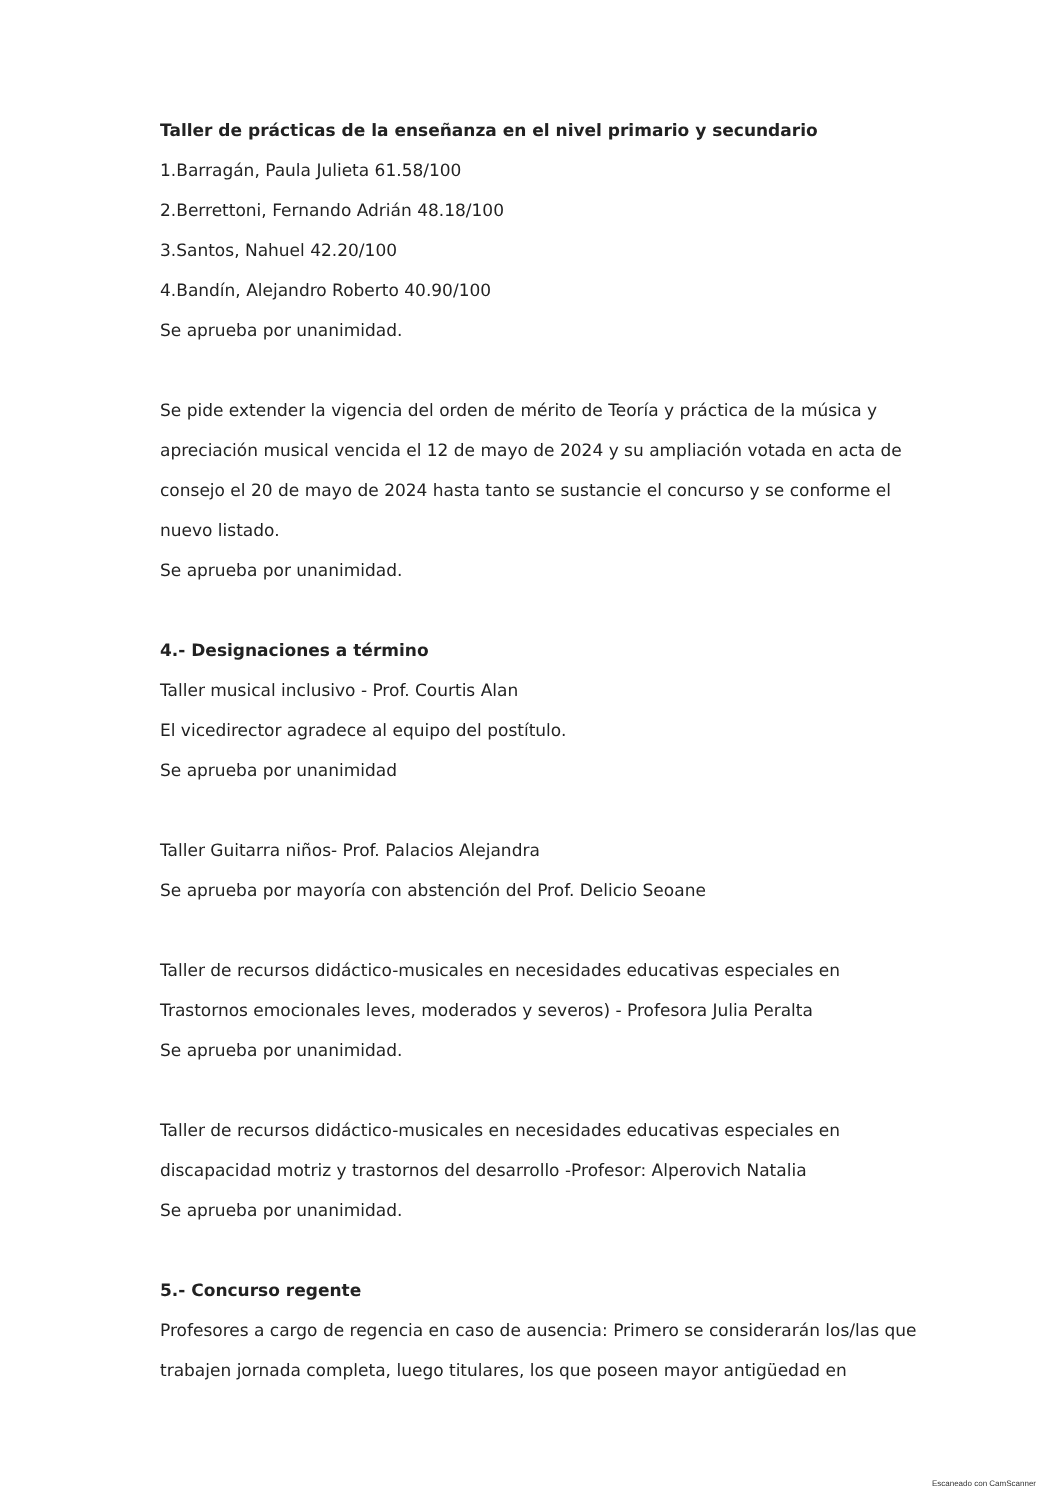Taller de prácticas de la enseñanza en el nivel primario y secundario
1.Barragán, Paula Julieta 61.58/100
2.Berrettoni, Fernando Adrián 48.18/100
3.Santos, Nahuel 42.20/100
4.Bandín, Alejandro Roberto 40.90/100
Se aprueba por unanimidad.
Se pide extender la vigencia del orden de mérito de Teoría y práctica de la música y apreciación musical vencida el 12 de mayo de 2024 y su ampliación votada en acta de consejo el 20 de mayo de 2024 hasta tanto se sustancie el concurso y se conforme el nuevo listado.
Se aprueba por unanimidad.
4.- Designaciones a término
Taller musical inclusivo - Prof. Courtis Alan
El vicedirector agradece al equipo del postítulo.
Se aprueba por unanimidad
Taller Guitarra niños- Prof. Palacios Alejandra
Se aprueba por mayoría con abstención del Prof. Delicio Seoane
Taller de recursos didáctico-musicales en necesidades educativas especiales en Trastornos emocionales leves, moderados y severos) - Profesora Julia Peralta
Se aprueba por unanimidad.
Taller de recursos didáctico-musicales en necesidades educativas especiales en discapacidad motriz y trastornos del desarrollo -Profesor: Alperovich Natalia
Se aprueba por unanimidad.
5.- Concurso regente
Profesores a cargo de regencia en caso de ausencia: Primero se considerarán los/las que trabajen jornada completa, luego titulares, los que poseen mayor antigüedad en
Escaneado con CamScanner